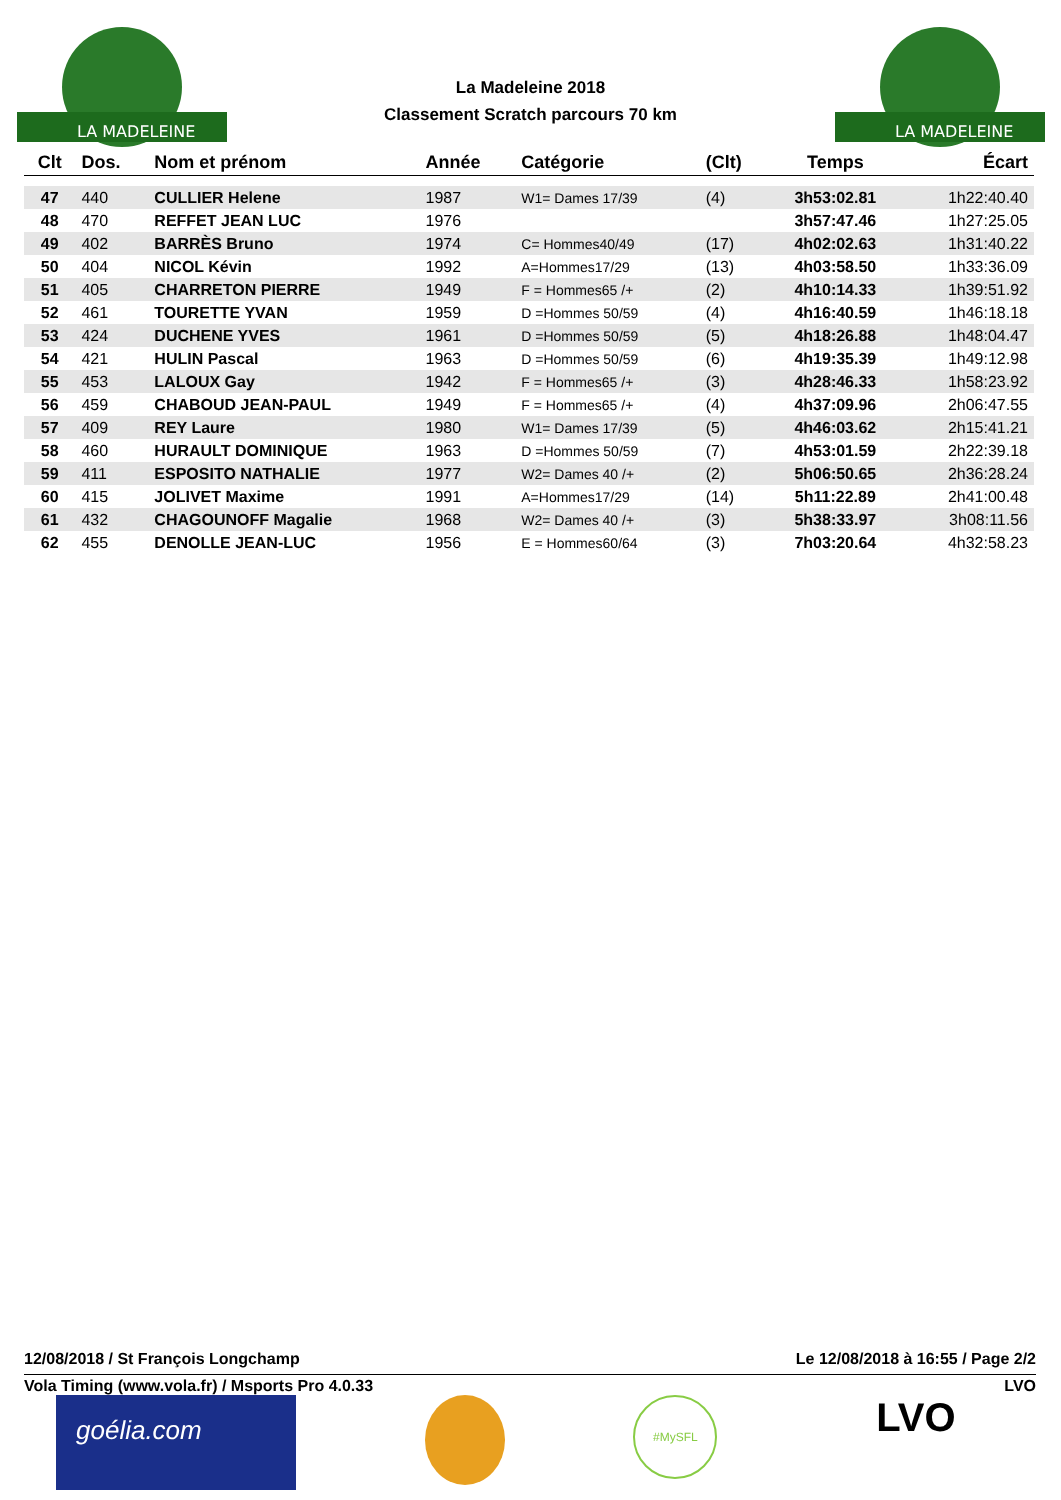LA MADELEINE
LA MADELEINE
La Madeleine 2018
Classement Scratch parcours 70 km
| Clt | Dos. | Nom et prénom | Année | Catégorie | (Clt) | Temps | Écart |
| --- | --- | --- | --- | --- | --- | --- | --- |
| 47 | 440 | CULLIER Helene | 1987 | W1= Dames 17/39 | (4) | 3h53:02.81 | 1h22:40.40 |
| 48 | 470 | REFFET JEAN LUC | 1976 | | | 3h57:47.46 | 1h27:25.05 |
| 49 | 402 | BARRÈS Bruno | 1974 | C= Hommes40/49 | (17) | 4h02:02.63 | 1h31:40.22 |
| 50 | 404 | NICOL Kévin | 1992 | A=Hommes17/29 | (13) | 4h03:58.50 | 1h33:36.09 |
| 51 | 405 | CHARRETON PIERRE | 1949 | F = Hommes65 /+ | (2) | 4h10:14.33 | 1h39:51.92 |
| 52 | 461 | TOURETTE YVAN | 1959 | D =Hommes 50/59 | (4) | 4h16:40.59 | 1h46:18.18 |
| 53 | 424 | DUCHENE YVES | 1961 | D =Hommes 50/59 | (5) | 4h18:26.88 | 1h48:04.47 |
| 54 | 421 | HULIN Pascal | 1963 | D =Hommes 50/59 | (6) | 4h19:35.39 | 1h49:12.98 |
| 55 | 453 | LALOUX Gay | 1942 | F = Hommes65 /+ | (3) | 4h28:46.33 | 1h58:23.92 |
| 56 | 459 | CHABOUD JEAN-PAUL | 1949 | F = Hommes65 /+ | (4) | 4h37:09.96 | 2h06:47.55 |
| 57 | 409 | REY Laure | 1980 | W1= Dames 17/39 | (5) | 4h46:03.62 | 2h15:41.21 |
| 58 | 460 | HURAULT DOMINIQUE | 1963 | D =Hommes 50/59 | (7) | 4h53:01.59 | 2h22:39.18 |
| 59 | 411 | ESPOSITO NATHALIE | 1977 | W2= Dames 40 /+ | (2) | 5h06:50.65 | 2h36:28.24 |
| 60 | 415 | JOLIVET Maxime | 1991 | A=Hommes17/29 | (14) | 5h11:22.89 | 2h41:00.48 |
| 61 | 432 | CHAGOUNOFF Magalie | 1968 | W2= Dames 40 /+ | (3) | 5h38:33.97 | 3h08:11.56 |
| 62 | 455 | DENOLLE JEAN-LUC | 1956 | E = Hommes60/64 | (3) | 7h03:20.64 | 4h32:58.23 |
12/08/2018 / St François Longchamp Le 12/08/2018 à 16:55 / Page 2/2
Vola Timing (www.vola.fr) / Msports Pro 4.0.33 LVO
goélia.com
#MySFL
LVO